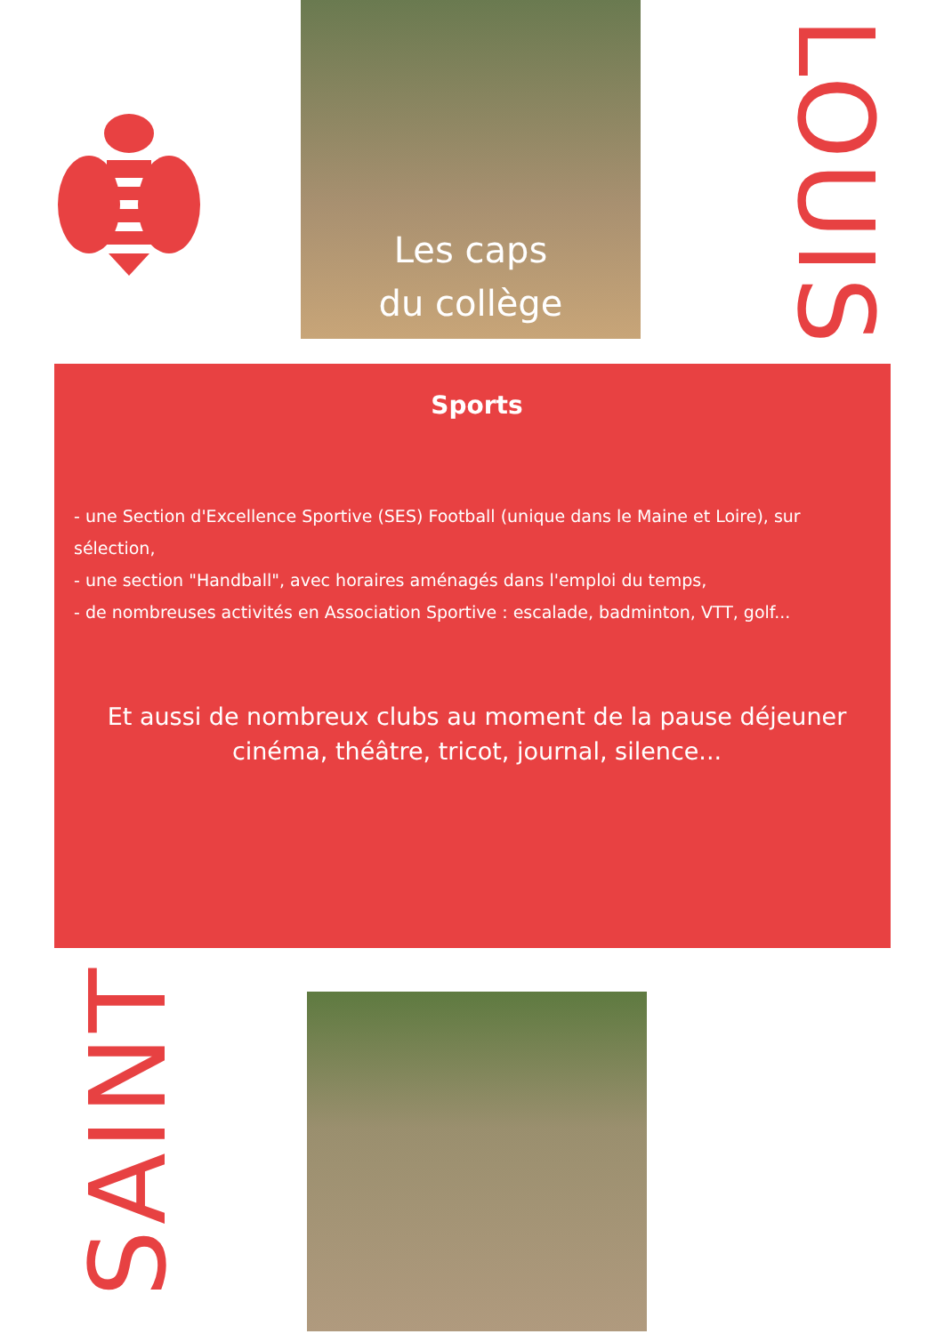Les caps
du collège
LOUIS
Sports
- une Section d'Excellence Sportive (SES) Football (unique dans le Maine et Loire), sur sélection,
- une section "Handball", avec horaires aménagés dans l'emploi du temps,
- de nombreuses activités en Association Sportive : escalade, badminton, VTT, golf...
Et aussi de nombreux clubs au moment de la pause déjeuner
cinéma, théâtre, tricot, journal, silence...
SAINT